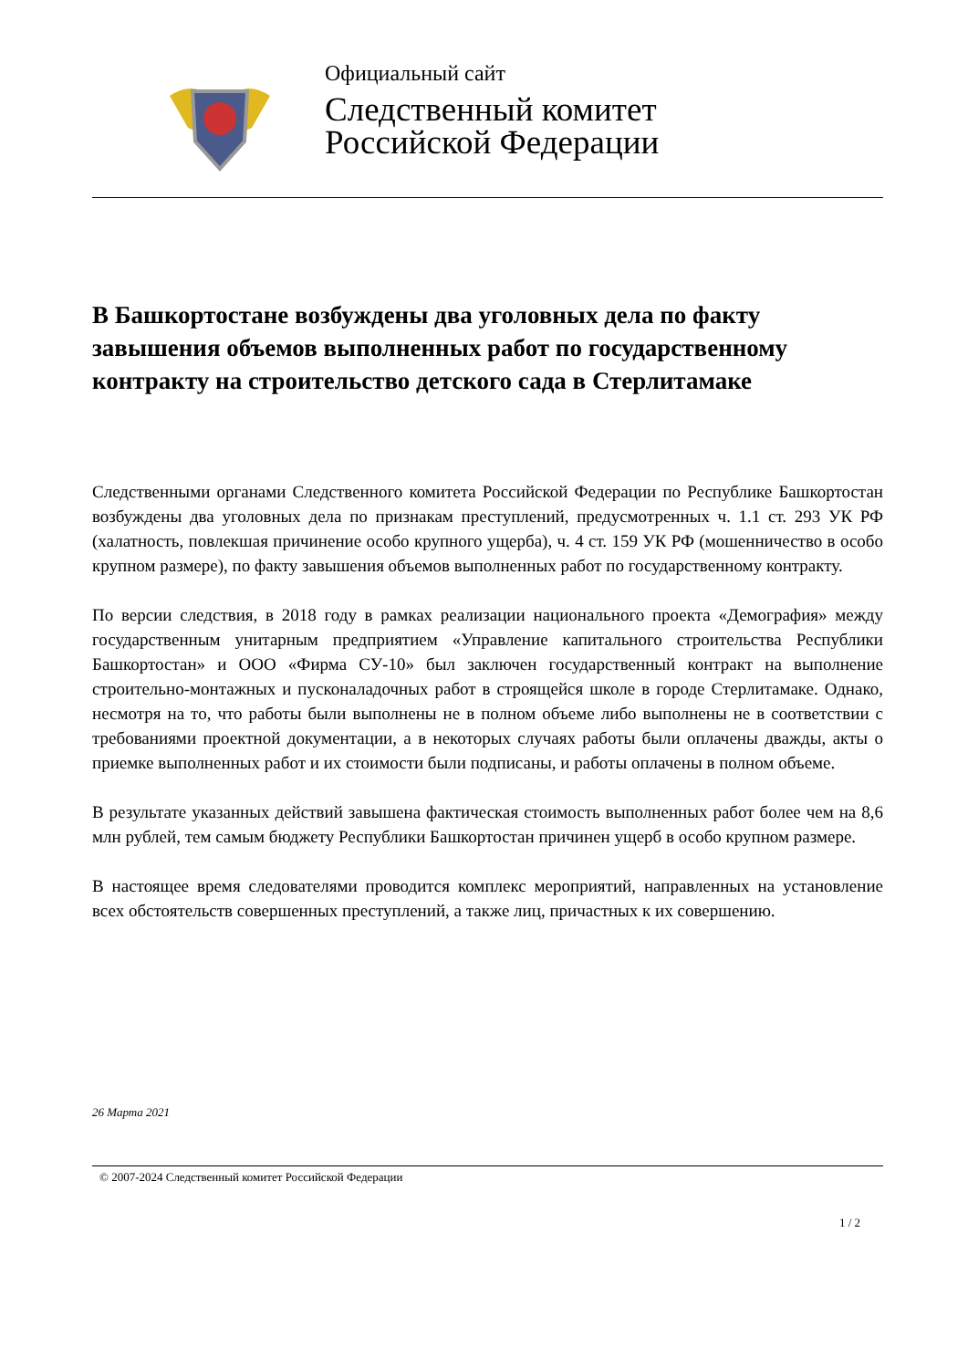Официальный сайт
Следственный комитет
Российской Федерации
В Башкортостане возбуждены два уголовных дела по факту завышения объемов выполненных работ по государственному контракту на строительство детского сада в Стерлитамаке
Следственными органами Следственного комитета Российской Федерации по Республике Башкортостан возбуждены два уголовных дела по признакам преступлений, предусмотренных ч. 1.1 ст. 293 УК РФ (халатность, повлекшая причинение особо крупного ущерба), ч. 4 ст. 159 УК РФ (мошенничество в особо крупном размере), по факту завышения объемов выполненных работ по государственному контракту.
По версии следствия, в 2018 году в рамках реализации национального проекта «Демография» между государственным унитарным предприятием «Управление капитального строительства Республики Башкортостан» и ООО «Фирма СУ-10» был заключен государственный контракт на выполнение строительно-монтажных и пусконаладочных работ в строящейся школе в городе Стерлитамаке. Однако, несмотря на то, что работы были выполнены не в полном объеме либо выполнены не в соответствии с требованиями проектной документации, а в некоторых случаях работы были оплачены дважды, акты о приемке выполненных работ и их стоимости были подписаны, и работы оплачены в полном объеме.
В результате указанных действий завышена фактическая стоимость выполненных работ более чем на 8,6 млн рублей, тем самым бюджету Республики Башкортостан причинен ущерб в особо крупном размере.
В настоящее время следователями проводится комплекс мероприятий, направленных на установление всех обстоятельств совершенных преступлений, а также лиц, причастных к их совершению.
26 Марта 2021
© 2007-2024 Следственный комитет Российской Федерации
1 / 2